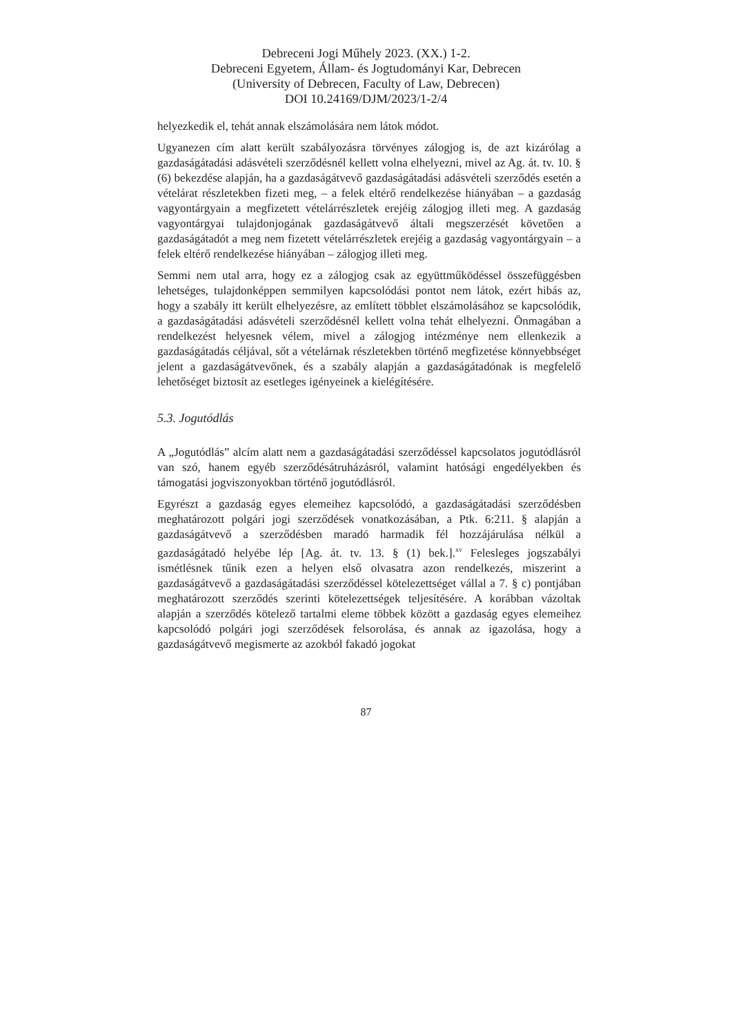Debreceni Jogi Műhely 2023. (XX.) 1-2.
Debreceni Egyetem, Állam- és Jogtudományi Kar, Debrecen
(University of Debrecen, Faculty of Law, Debrecen)
DOI 10.24169/DJM/2023/1-2/4
helyezkedik el, tehát annak elszámolására nem látok módot.
Ugyanezen cím alatt került szabályozásra törvényes zálogjog is, de azt kizárólag a gazdaságátadási adásvételi szerződésnél kellett volna elhelyezni, mivel az Ag. át. tv. 10. § (6) bekezdése alapján, ha a gazdaságátvevő gazdaságátadási adásvételi szerződés esetén a vételárat részletekben fizeti meg, – a felek eltérő rendelkezése hiányában – a gazdaság vagyontárgyain a megfizetett vételárrészletek erejéig zálogjog illeti meg. A gazdaság vagyontárgyai tulajdonjogának gazdaságátvevő általi megszerzését követően a gazdaságátadót a meg nem fizetett vételárrészletek erejéig a gazdaság vagyontárgyain – a felek eltérő rendelkezése hiányában – zálogjog illeti meg.
Semmi nem utal arra, hogy ez a zálogjog csak az együttműködéssel összefüggésben lehetséges, tulajdonképpen semmilyen kapcsolódási pontot nem látok, ezért hibás az, hogy a szabály itt került elhelyezésre, az említett többlet elszámolásához se kapcsolódik, a gazdaságátadási adásvételi szerződésnél kellett volna tehát elhelyezni. Önmagában a rendelkezést helyesnek vélem, mivel a zálogjog intézménye nem ellenkezik a gazdaságátadás céljával, sőt a vételárnak részletekben történő megfizetése könnyebbséget jelent a gazdaságátvevőnek, és a szabály alapján a gazdaságátadónak is megfelelő lehetőséget biztosít az esetleges igényeinek a kielégítésére.
5.3. Jogutódlás
A „Jogutódlás” alcím alatt nem a gazdaságátadási szerződéssel kapcsolatos jogutódlásról van szó, hanem egyéb szerződésátruházásról, valamint hatósági engedélyekben és támogatási jogviszonyokban történő jogutódlásról.
Egyrészt a gazdaság egyes elemeihez kapcsolódó, a gazdaságátadási szerződésben meghatározott polgári jogi szerződések vonatkozásában, a Ptk. 6:211. § alapján a gazdaságátvevő a szerződésben maradó harmadik fél hozzájárulása nélkül a gazdaságátadó helyébe lép [Ag. át. tv. 13. § (1) bek.].<sup>xv</sup> Felesleges jogszabályi ismétlésnek tűnik ezen a helyen első olvasatra azon rendelkezés, miszerint a gazdaságátvevő a gazdaságátadási szerződéssel kötelezettséget vállal a 7. § c) pontjában meghatározott szerződés szerinti kötelezettségek teljesítésére. A korábban vázoltak alapján a szerződés kötelező tartalmi eleme többek között a gazdaság egyes elemeihez kapcsolódó polgári jogi szerződések felsorolása, és annak az igazolása, hogy a gazdaságátvevő megismerte az azokból fakadó jogokat
87